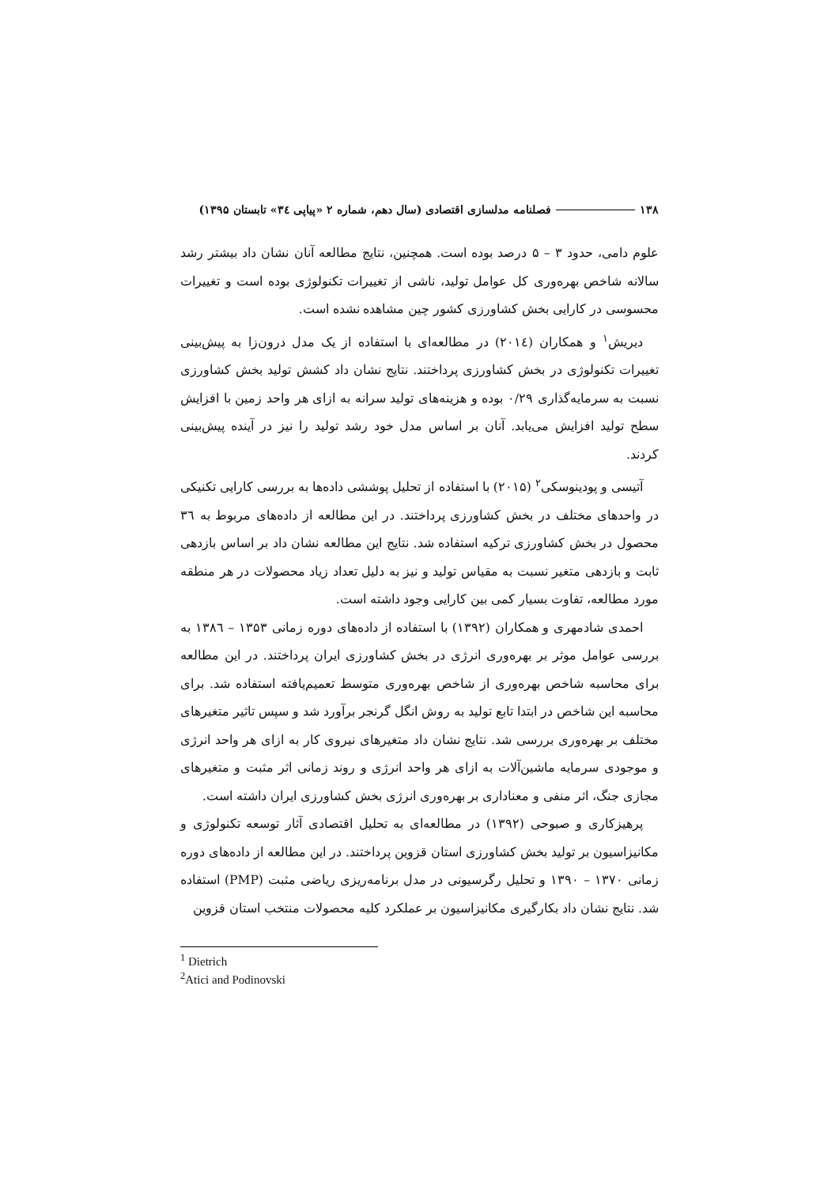۱۳۸ فصلنامه مدلسازی اقتصادی (سال دهم، شماره ۲ «پیاپی ۳٤» تابستان ۱۳۹۵)
علوم دامی، حدود ۳ – ۵ درصد بوده است. همچنین، نتایج مطالعه آنان نشان داد بیشتر رشد سالانه شاخص بهره‌وری کل عوامل تولید، ناشی از تغییرات تکنولوژی بوده است و تغییرات محسوسی در کارایی بخش کشاورزی کشور چین مشاهده نشده است.
دیریش<sup>۱</sup> و همکاران (۲۰۱٤) در مطالعه‌ای با استفاده از یک مدل درون‌زا به پیش‌بینی تغییرات تکنولوژی در بخش کشاورزی پرداختند. نتایج نشان داد کشش تولید بخش کشاورزی نسبت به سرمایه‌گذاری ۰/۲۹ بوده و هزینه‌های تولید سرانه به ازای هر واحد زمین با افزایش سطح تولید افزایش می‌یابد. آنان بر اساس مدل خود رشد تولید را نیز در آینده پیش‌بینی کردند.
آتیسی و پودینوسکی<sup>۲</sup> (۲۰۱۵) با استفاده از تحلیل پوششی داده‌ها به بررسی کارایی تکنیکی در واحدهای مختلف در بخش کشاورزی پرداختند. در این مطالعه از داده‌های مربوط به ۳٦ محصول در بخش کشاورزی ترکیه استفاده شد. نتایج این مطالعه نشان داد بر اساس بازدهی ثابت و بازدهی متغیر نسبت به مقیاس تولید و نیز به دلیل تعداد زیاد محصولات در هر منطقه مورد مطالعه، تفاوت بسیار کمی بین کارایی وجود داشته است.
احمدی شادمهری و همکاران (۱۳۹۲) با استفاده از داده‌های دوره زمانی ۱۳۵۳ – ۱۳۸٦ به بررسی عوامل موثر بر بهره‌وری انرژی در بخش کشاورزی ایران پرداختند. در این مطالعه برای محاسبه شاخص بهره‌وری از شاخص بهره‌وری متوسط تعمیم‌یافته استفاده شد. برای محاسبه این شاخص در ابتدا تابع تولید به روش انگل گرنجر برآورد شد و سپس تاثیر متغیرهای مختلف بر بهره‌وری بررسی شد. نتایج نشان داد متغیرهای نیروی کار به ازای هر واحد انرژی و موجودی سرمایه ماشین‌آلات به ازای هر واحد انرژی و روند زمانی اثر مثبت و متغیرهای مجازی جنگ، اثر منفی و معناداری بر بهره‌وری انرژی بخش کشاورزی ایران داشته است.
پرهیزکاری و صبوحی (۱۳۹۲) در مطالعه‌ای به تحلیل اقتصادی آثار توسعه تکنولوژی و مکانیزاسیون بر تولید بخش کشاورزی استان قزوین پرداختند. در این مطالعه از داده‌های دوره زمانی ۱۳۷۰ – ۱۳۹۰ و تحلیل رگرسیونی در مدل برنامه‌ریزی ریاضی مثبت (PMP) استفاده شد. نتایج نشان داد بکارگیری مکانیزاسیون بر عملکرد کلیه محصولات منتخب استان قزوین
<sup>1</sup> Dietrich
<sup>2</sup> Atici and Podinovski